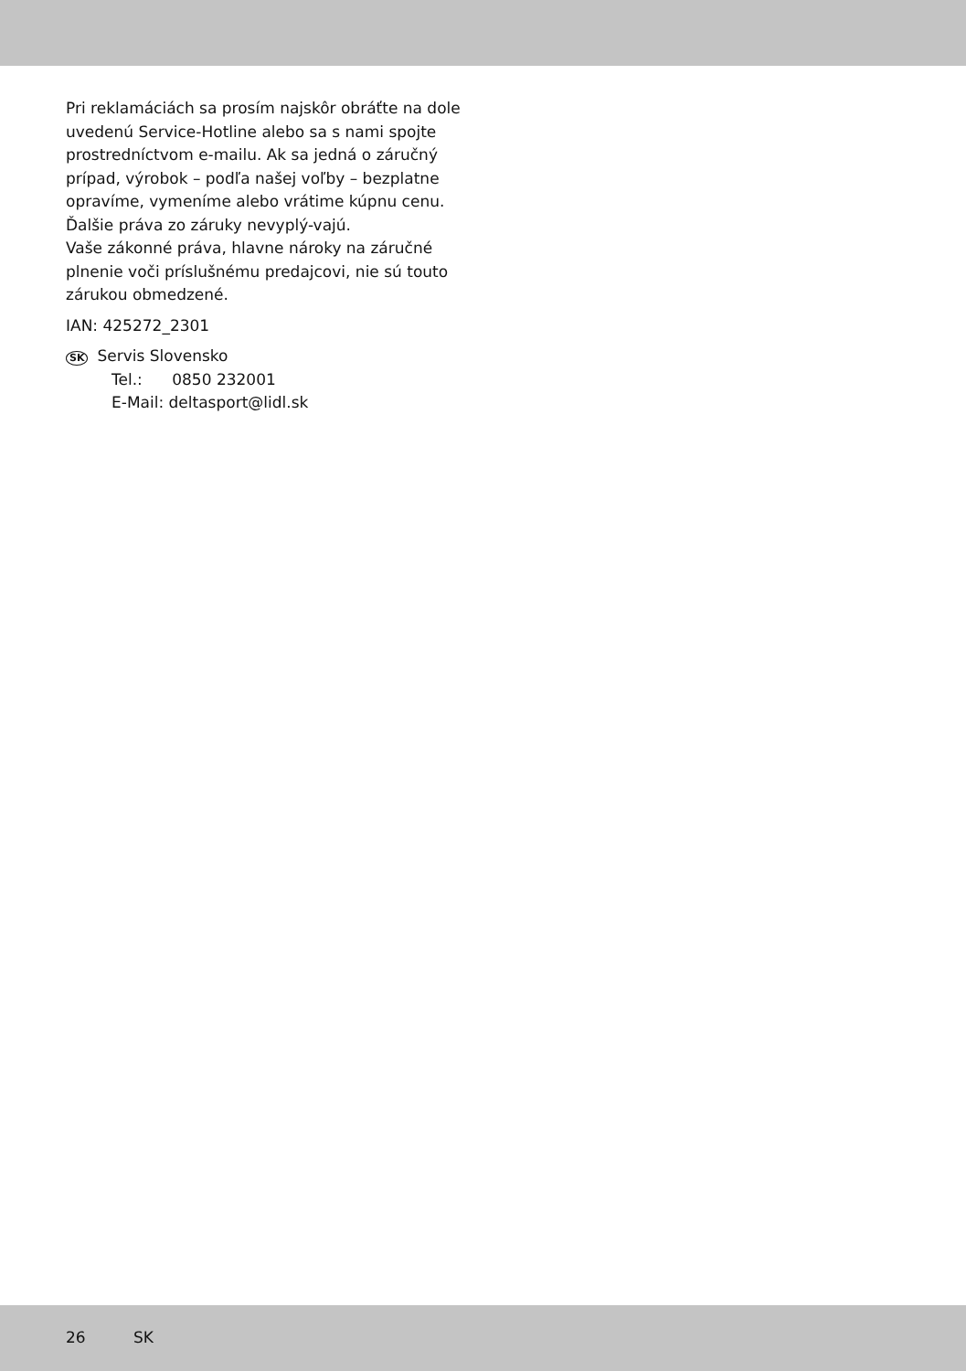Pri reklamáciách sa prosím najskôr obráťte na dole uvedenú Service-Hotline alebo sa s nami spojte prostredníctvom e-mailu. Ak sa jedná o záručný prípad, výrobok – podľa našej voľby – bezplatne opravíme, vymeníme alebo vrátime kúpnu cenu. Ďalšie práva zo záruky nevyplý-vajú.
Vaše zákonné práva, hlavne nároky na záručné plnenie voči príslušnému predajcovi, nie sú touto zárukou obmedzené.
IAN: 425272_2301
SK Servis Slovensko
Tel.: 0850 232001
E-Mail: deltasport@lidl.sk
26 SK